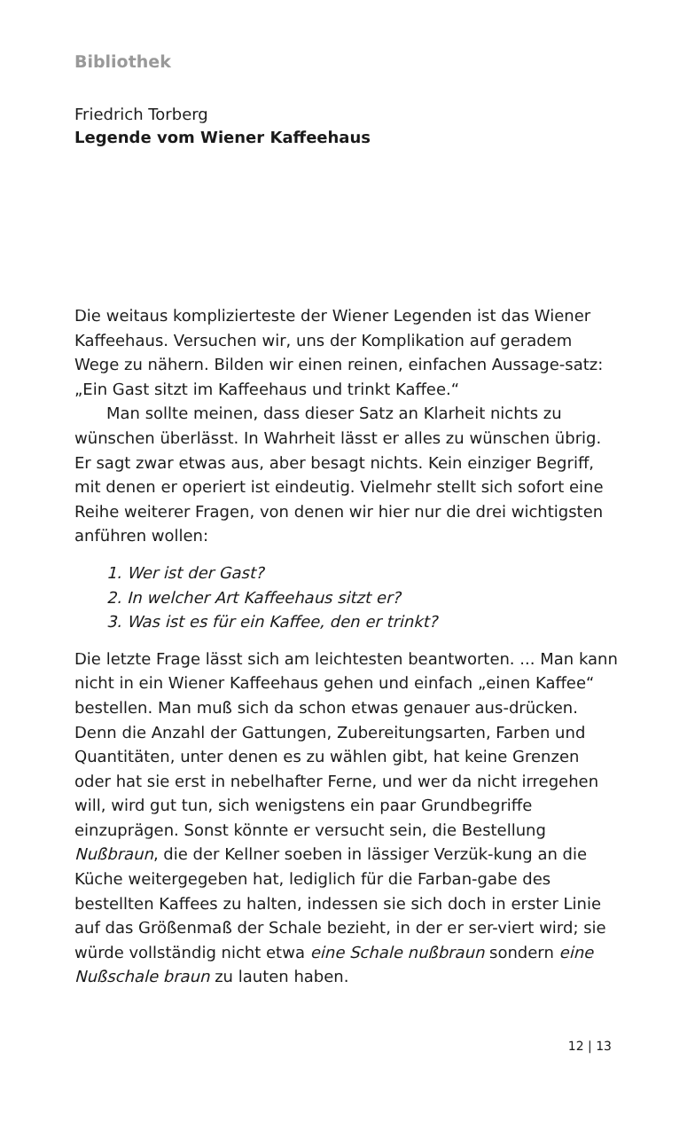Bibliothek
Friedrich Torberg
Legende vom Wiener Kaffeehaus
Die weitaus komplizierteste der Wiener Legenden ist das Wiener Kaffeehaus. Versuchen wir, uns der Komplikation auf geradem Wege zu nähern. Bilden wir einen reinen, einfachen Aussage-satz: „Ein Gast sitzt im Kaffeehaus und trinkt Kaffee.“
Man sollte meinen, dass dieser Satz an Klarheit nichts zu wünschen überlässt. In Wahrheit lässt er alles zu wünschen übrig. Er sagt zwar etwas aus, aber besagt nichts. Kein einziger Begriff, mit denen er operiert ist eindeutig. Vielmehr stellt sich sofort eine Reihe weiterer Fragen, von denen wir hier nur die drei wichtigsten anführen wollen:
1. Wer ist der Gast?
2. In welcher Art Kaffeehaus sitzt er?
3. Was ist es für ein Kaffee, den er trinkt?
Die letzte Frage lässt sich am leichtesten beantworten. ... Man kann nicht in ein Wiener Kaffeehaus gehen und einfach „einen Kaffee“ bestellen. Man muß sich da schon etwas genauer aus-drücken. Denn die Anzahl der Gattungen, Zubereitungsarten, Farben und Quantitäten, unter denen es zu wählen gibt, hat keine Grenzen oder hat sie erst in nebelhafter Ferne, und wer da nicht irregehen will, wird gut tun, sich wenigstens ein paar Grundbegriffe einzuprägen. Sonst könnte er versucht sein, die Bestellung Nußbraun, die der Kellner soeben in lässiger Verzük-kung an die Küche weitergegeben hat, lediglich für die Farban-gabe des bestellten Kaffees zu halten, indessen sie sich doch in erster Linie auf das Größenmaß der Schale bezieht, in der er ser-viert wird; sie würde vollständig nicht etwa eine Schale nußbraun sondern eine Nußschale braun zu lauten haben.
12 | 13